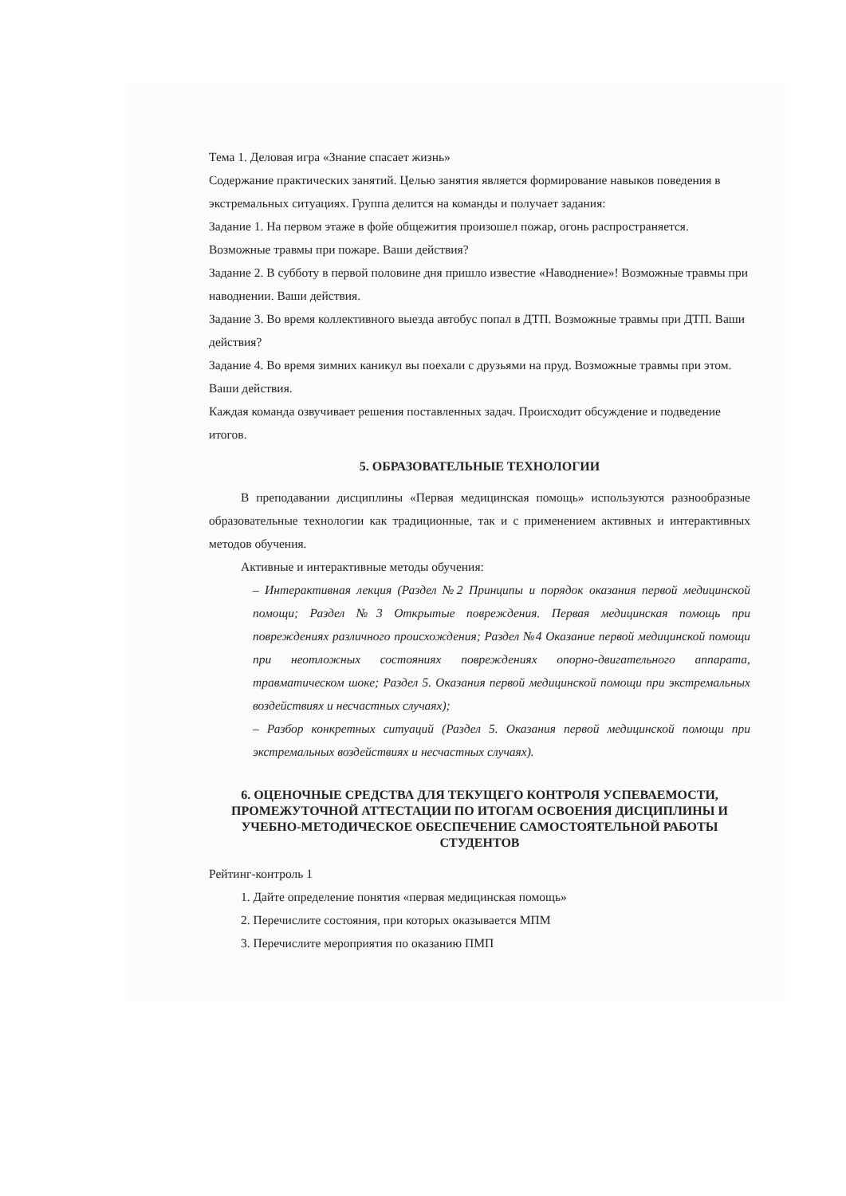Тема 1. Деловая игра «Знание спасает жизнь»
Содержание практических занятий. Целью занятия является формирование навыков поведения в экстремальных ситуациях. Группа делится на команды и получает задания:
Задание 1. На первом этаже в фойе общежития произошел пожар, огонь распространяется. Возможные травмы при пожаре. Ваши действия?
Задание 2. В субботу в первой половине дня пришло известие «Наводнение»! Возможные травмы при наводнении. Ваши действия.
Задание 3. Во время коллективного выезда автобус попал в ДТП. Возможные травмы при ДТП. Ваши действия?
Задание 4. Во время зимних каникул вы поехали с друзьями на пруд. Возможные травмы при этом. Ваши действия.
Каждая команда озвучивает решения поставленных задач. Происходит обсуждение и подведение итогов.
5. ОБРАЗОВАТЕЛЬНЫЕ ТЕХНОЛОГИИ
В преподавании дисциплины «Первая медицинская помощь» используются разнообразные образовательные технологии как традиционные, так и с применением активных и интерактивных методов обучения.
Активные и интерактивные методы обучения:
– Интерактивная лекция (Раздел №2 Принципы и порядок оказания первой медицинской помощи; Раздел №3 Открытые повреждения. Первая медицинская помощь при повреждениях различного происхождения; Раздел №4 Оказание первой медицинской помощи при неотложных состояниях повреждениях опорно-двигательного аппарата, травматическом шоке; Раздел 5. Оказания первой медицинской помощи при экстремальных воздействиях и несчастных случаях);
– Разбор конкретных ситуаций (Раздел 5. Оказания первой медицинской помощи при экстремальных воздействиях и несчастных случаях).
6. ОЦЕНОЧНЫЕ СРЕДСТВА ДЛЯ ТЕКУЩЕГО КОНТРОЛЯ УСПЕВАЕМОСТИ, ПРОМЕЖУТОЧНОЙ АТТЕСТАЦИИ ПО ИТОГАМ ОСВОЕНИЯ ДИСЦИПЛИНЫ И УЧЕБНО-МЕТОДИЧЕСКОЕ ОБЕСПЕЧЕНИЕ САМОСТОЯТЕЛЬНОЙ РАБОТЫ СТУДЕНТОВ
Рейтинг-контроль 1
1. Дайте определение понятия «первая медицинская помощь»
2. Перечислите состояния, при которых оказывается МПМ
3. Перечислите мероприятия по оказанию ПМП